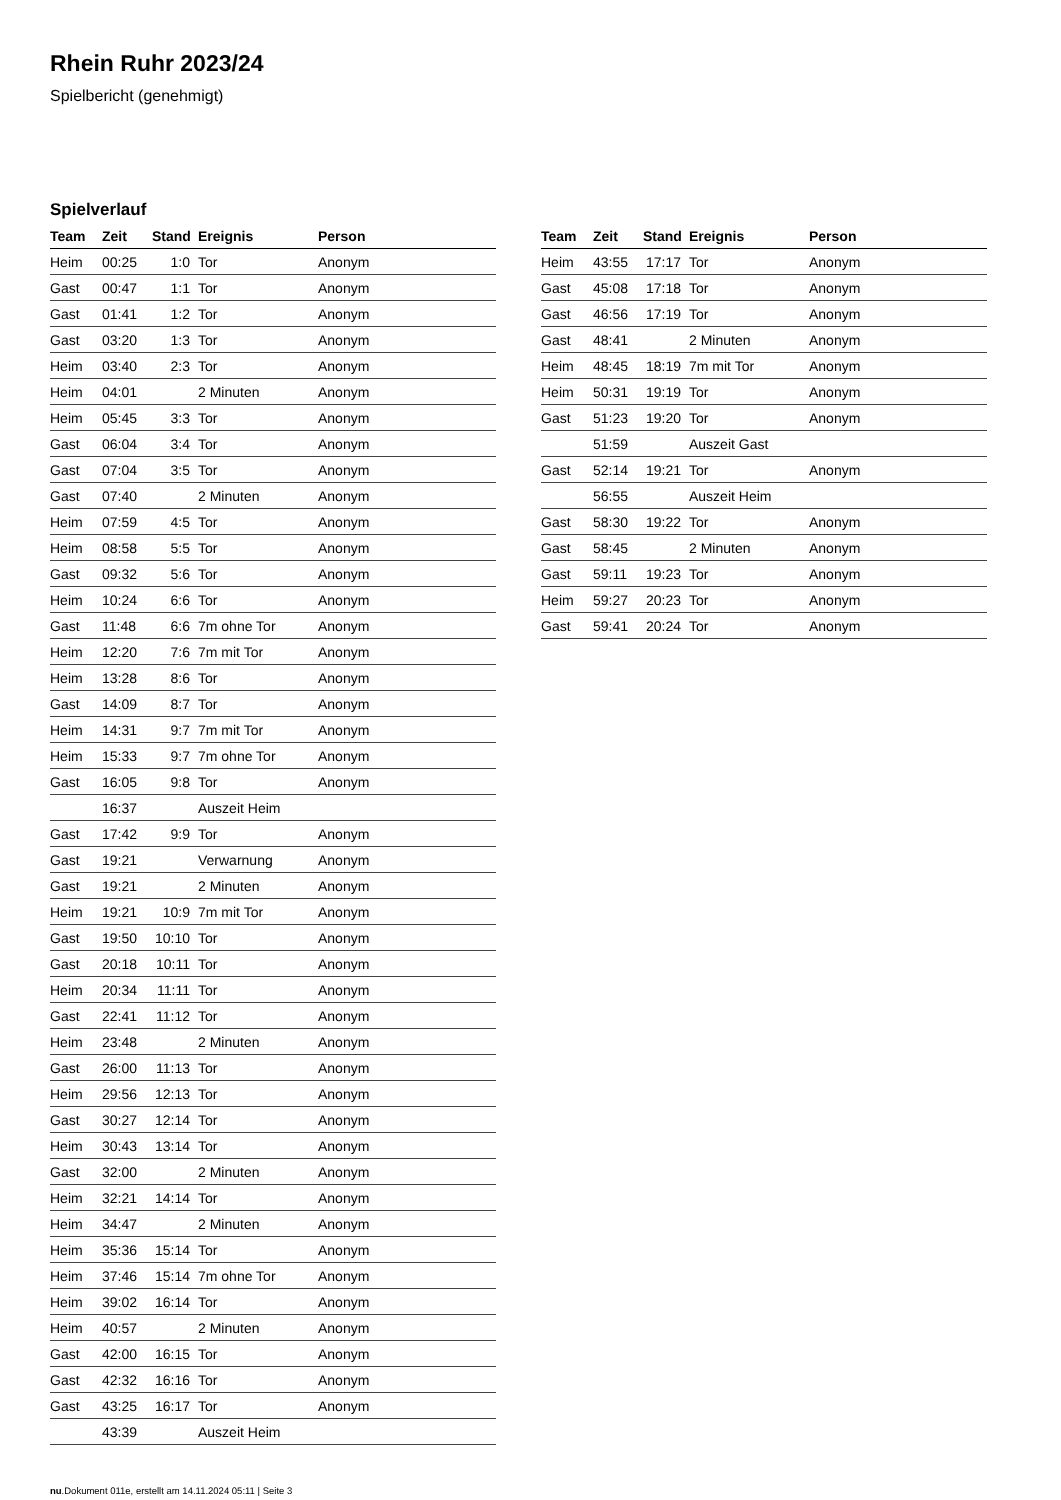Rhein Ruhr 2023/24
Spielbericht (genehmigt)
Spielverlauf
| Team | Zeit | Stand | Ereignis | Person |
| --- | --- | --- | --- | --- |
| Heim | 00:25 | 1:0 | Tor | Anonym |
| Gast | 00:47 | 1:1 | Tor | Anonym |
| Gast | 01:41 | 1:2 | Tor | Anonym |
| Gast | 03:20 | 1:3 | Tor | Anonym |
| Heim | 03:40 | 2:3 | Tor | Anonym |
| Heim | 04:01 | | 2 Minuten | Anonym |
| Heim | 05:45 | 3:3 | Tor | Anonym |
| Gast | 06:04 | 3:4 | Tor | Anonym |
| Gast | 07:04 | 3:5 | Tor | Anonym |
| Gast | 07:40 | | 2 Minuten | Anonym |
| Heim | 07:59 | 4:5 | Tor | Anonym |
| Heim | 08:58 | 5:5 | Tor | Anonym |
| Gast | 09:32 | 5:6 | Tor | Anonym |
| Heim | 10:24 | 6:6 | Tor | Anonym |
| Gast | 11:48 | 6:6 | 7m ohne Tor | Anonym |
| Heim | 12:20 | 7:6 | 7m mit Tor | Anonym |
| Heim | 13:28 | 8:6 | Tor | Anonym |
| Gast | 14:09 | 8:7 | Tor | Anonym |
| Heim | 14:31 | 9:7 | 7m mit Tor | Anonym |
| Heim | 15:33 | 9:7 | 7m ohne Tor | Anonym |
| Gast | 16:05 | 9:8 | Tor | Anonym |
| | 16:37 | | Auszeit Heim | |
| Gast | 17:42 | 9:9 | Tor | Anonym |
| Gast | 19:21 | | Verwarnung | Anonym |
| Gast | 19:21 | | 2 Minuten | Anonym |
| Heim | 19:21 | 10:9 | 7m mit Tor | Anonym |
| Gast | 19:50 | 10:10 | Tor | Anonym |
| Gast | 20:18 | 10:11 | Tor | Anonym |
| Heim | 20:34 | 11:11 | Tor | Anonym |
| Gast | 22:41 | 11:12 | Tor | Anonym |
| Heim | 23:48 | | 2 Minuten | Anonym |
| Gast | 26:00 | 11:13 | Tor | Anonym |
| Heim | 29:56 | 12:13 | Tor | Anonym |
| Gast | 30:27 | 12:14 | Tor | Anonym |
| Heim | 30:43 | 13:14 | Tor | Anonym |
| Gast | 32:00 | | 2 Minuten | Anonym |
| Heim | 32:21 | 14:14 | Tor | Anonym |
| Heim | 34:47 | | 2 Minuten | Anonym |
| Heim | 35:36 | 15:14 | Tor | Anonym |
| Heim | 37:46 | 15:14 | 7m ohne Tor | Anonym |
| Heim | 39:02 | 16:14 | Tor | Anonym |
| Heim | 40:57 | | 2 Minuten | Anonym |
| Gast | 42:00 | 16:15 | Tor | Anonym |
| Gast | 42:32 | 16:16 | Tor | Anonym |
| Gast | 43:25 | 16:17 | Tor | Anonym |
| | 43:39 | | Auszeit Heim | |
| Team | Zeit | Stand | Ereignis | Person |
| --- | --- | --- | --- | --- |
| Heim | 43:55 | 17:17 | Tor | Anonym |
| Gast | 45:08 | 17:18 | Tor | Anonym |
| Gast | 46:56 | 17:19 | Tor | Anonym |
| Gast | 48:41 | | 2 Minuten | Anonym |
| Heim | 48:45 | 18:19 | 7m mit Tor | Anonym |
| Heim | 50:31 | 19:19 | Tor | Anonym |
| Gast | 51:23 | 19:20 | Tor | Anonym |
| | 51:59 | | Auszeit Gast | |
| Gast | 52:14 | 19:21 | Tor | Anonym |
| | 56:55 | | Auszeit Heim | |
| Gast | 58:30 | 19:22 | Tor | Anonym |
| Gast | 58:45 | | 2 Minuten | Anonym |
| Gast | 59:11 | 19:23 | Tor | Anonym |
| Heim | 59:27 | 20:23 | Tor | Anonym |
| Gast | 59:41 | 20:24 | Tor | Anonym |
nu.Dokument 011e, erstellt am 14.11.2024 05:11 | Seite 3